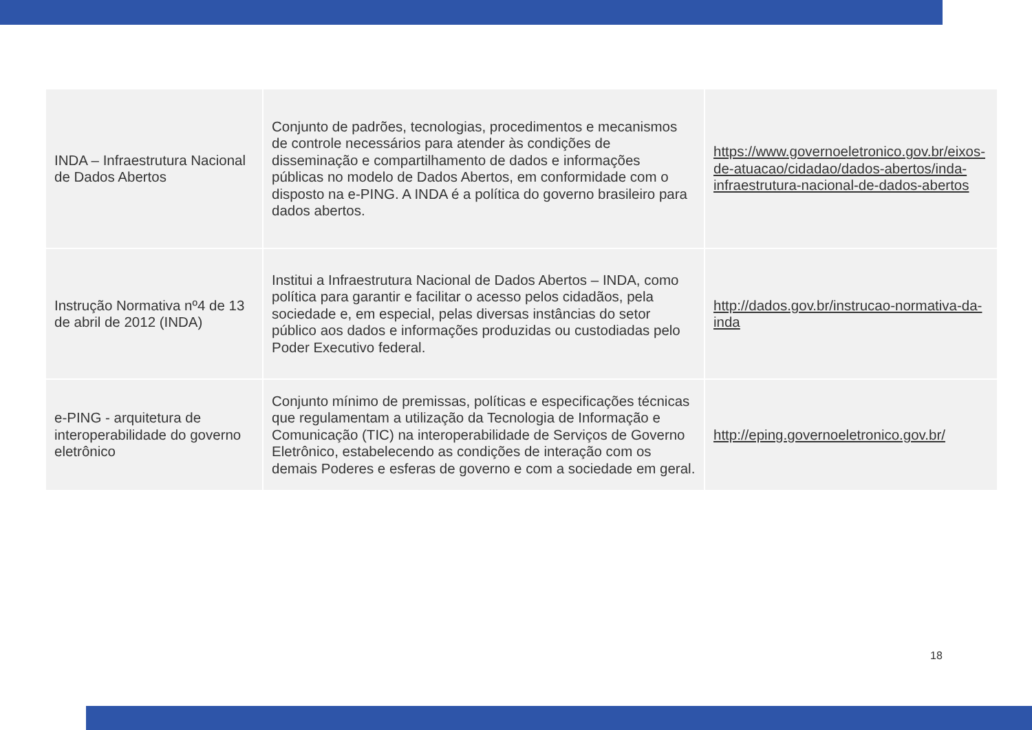| INDA – Infraestrutura Nacional de Dados Abertos | Conjunto de padrões, tecnologias, procedimentos e mecanismos de controle necessários para atender às condições de disseminação e compartilhamento de dados e informações públicas no modelo de Dados Abertos, em conformidade com o disposto na e-PING. A INDA é a política do governo brasileiro para dados abertos. | https://www.governoeletronico.gov.br/eixos-de-atuacao/cidadao/dados-abertos/inda-infraestrutura-nacional-de-dados-abertos |
| Instrução Normativa nº4 de 13 de abril de 2012 (INDA) | Institui a Infraestrutura Nacional de Dados Abertos – INDA, como política para garantir e facilitar o acesso pelos cidadãos, pela sociedade e, em especial, pelas diversas instâncias do setor público aos dados e informações produzidas ou custodiadas pelo Poder Executivo federal. | http://dados.gov.br/instrucao-normativa-da-inda |
| e-PING - arquitetura de interoperabilidade do governo eletrônico | Conjunto mínimo de premissas, políticas e especificações técnicas que regulamentam a utilização da Tecnologia de Informação e Comunicação (TIC) na interoperabilidade de Serviços de Governo Eletrônico, estabelecendo as condições de interação com os demais Poderes e esferas de governo e com a sociedade em geral. | http://eping.governoeletronico.gov.br/ |
18